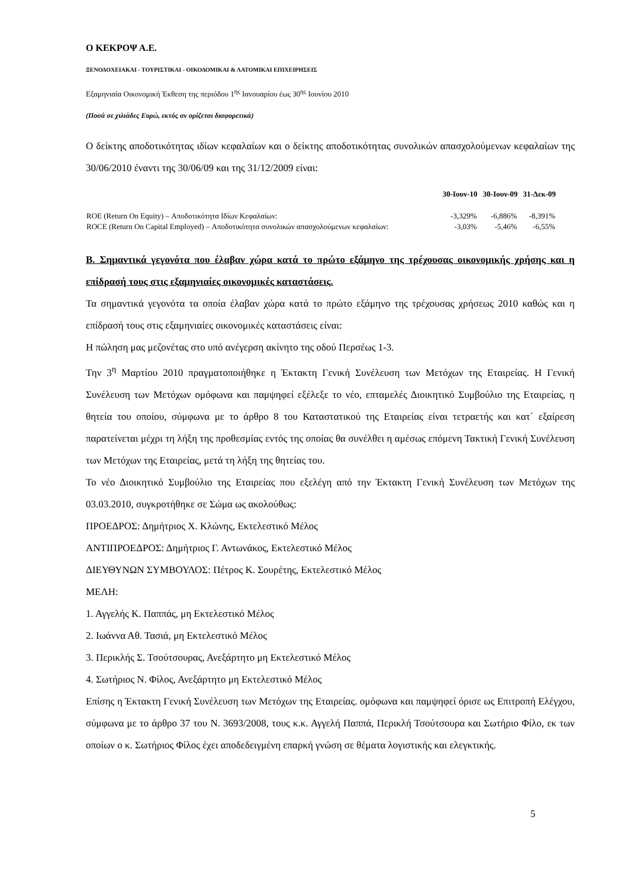Ο ΚΕΚΡΟΨ Α.Ε.
ΞΕΝΟΔΟΧΕΙΑΚΑΙ - ΤΟΥΡΙΣΤΙΚΑΙ - ΟΙΚΟΔΟΜΙΚΑΙ & ΛΑΤΟΜΙΚΑΙ ΕΠΙΧΕΙΡΗΣΕΙΣ
Εξαμηνιαία Οικονομική Έκθεση της περιόδου 1<sup>ης</sup> Ιανουαρίου έως 30<sup>ης</sup> Ιουνίου 2010
(Ποσά σε χιλιάδες Ευρώ, εκτός αν ορίζεται διαφορετικά)
Ο δείκτης αποδοτικότητας ιδίων κεφαλαίων και ο δείκτης αποδοτικότητας συνολικών απασχολούμενων κεφαλαίων της 30/06/2010 έναντι της 30/06/09 και της 31/12/2009 είναι:
| | 30-Ιουν-10 | 30-Ιουν-09 | 31-Δεκ-09 |
| --- | --- | --- | --- |
| ROE (Return On Equity) – Αποδοτικότητα Ιδίων Κεφαλαίων: | -3,329% | -6,886% | -8,391% |
| ROCE (Return On Capital Employed) – Αποδοτικότητα συνολικών απασχολούμενων κεφαλαίων: | -3,03% | -5,46% | -6,55% |
Β. Σημαντικά γεγονότα που έλαβαν χώρα κατά το πρώτο εξάμηνο της τρέχουσας οικονομικής χρήσης και η επίδρασή τους στις εξαμηνιαίες οικονομικές καταστάσεις.
Τα σημαντικά γεγονότα τα οποία έλαβαν χώρα κατά το πρώτο εξάμηνο της τρέχουσας χρήσεως 2010 καθώς και η επίδρασή τους στις εξαμηνιαίες οικονομικές καταστάσεις είναι:
Η πώληση μας μεζονέτας στο υπό ανέγερση ακίνητο της οδού Περσέως 1-3.
Την 3<sup>η</sup> Μαρτίου 2010 πραγματοποιήθηκε η Έκτακτη Γενική Συνέλευση των Μετόχων της Εταιρείας. Η Γενική Συνέλευση των Μετόχων ομόφωνα και παμψηφεί εξέλεξε το νέο, επταμελές Διοικητικό Συμβούλιο της Εταιρείας, η θητεία του οποίου, σύμφωνα με το άρθρο 8 του Καταστατικού της Εταιρείας είναι τετραετής και κατ΄ εξαίρεση παρατείνεται μέχρι τη λήξη της προθεσμίας εντός της οποίας θα συνέλθει η αμέσως επόμενη Τακτική Γενική Συνέλευση των Μετόχων της Εταιρείας, μετά τη λήξη της θητείας του.
Το νέο Διοικητικό Συμβούλιο της Εταιρείας που εξελέγη από την Έκτακτη Γενική Συνέλευση των Μετόχων της 03.03.2010, συγκροτήθηκε σε Σώμα ως ακολούθως:
ΠΡΟΕΔΡΟΣ: Δημήτριος Χ. Κλώνης, Εκτελεστικό Μέλος
ΑΝΤΙΠΡΟΕΔΡΟΣ: Δημήτριος Γ. Αντωνάκος, Εκτελεστικό Μέλος
ΔΙΕΥΘΥΝΩΝ ΣΥΜΒΟΥΛΟΣ: Πέτρος Κ. Σουρέτης, Εκτελεστικό Μέλος
ΜΕΛΗ:
1. Αγγελής Κ. Παππάς, μη Εκτελεστικό Μέλος
2. Ιωάννα Αθ. Τασιά, μη Εκτελεστικό Μέλος
3. Περικλής Σ. Τσούτσουρας, Ανεξάρτητο μη Εκτελεστικό Μέλος
4. Σωτήριος Ν. Φίλος, Ανεξάρτητο μη Εκτελεστικό Μέλος
Επίσης η Έκτακτη Γενική Συνέλευση των Μετόχων της Εταιρείας. ομόφωνα και παμψηφεί όρισε ως Επιτροπή Ελέγχου, σύμφωνα με το άρθρο 37 του Ν. 3693/2008, τους κ.κ. Αγγελή Παππά, Περικλή Τσούτσουρα και Σωτήριο Φίλο, εκ των οποίων ο κ. Σωτήριος Φίλος έχει αποδεδειγμένη επαρκή γνώση σε θέματα λογιστικής και ελεγκτικής.
5